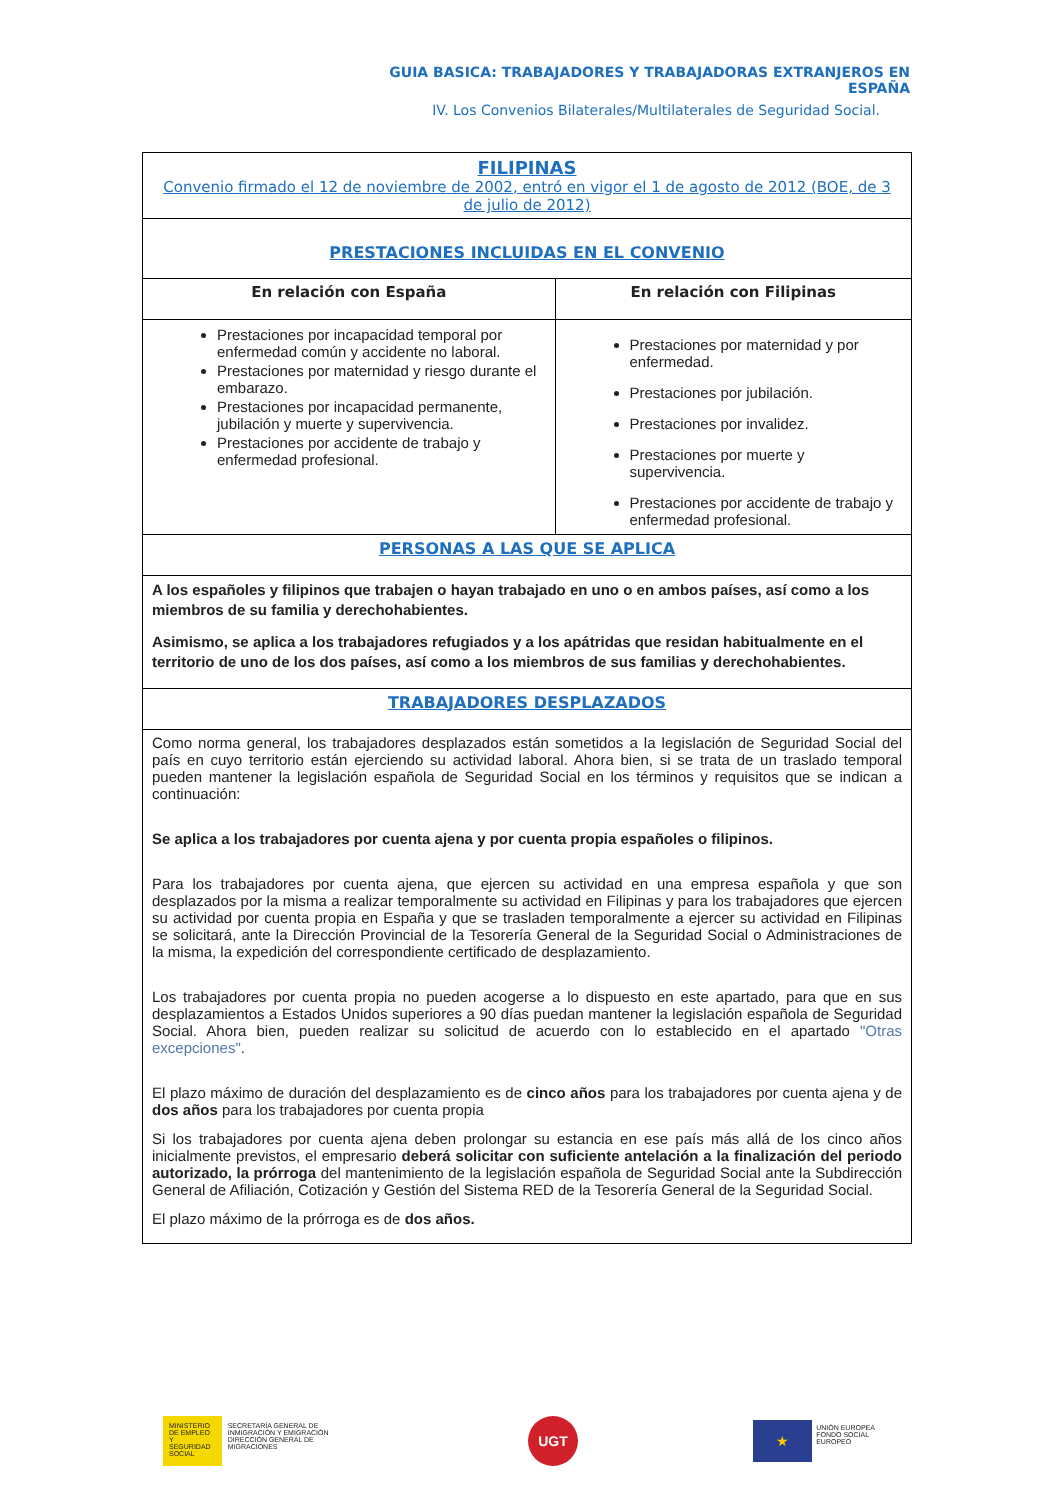GUIA BASICA: TRABAJADORES Y TRABAJADORAS EXTRANJEROS EN ESPAÑA
IV. Los Convenios Bilaterales/Multilaterales de Seguridad Social.
| FILIPINAS Convenio firmado el 12 de noviembre de 2002, entró en vigor el 1 de agosto de 2012 (BOE, de 3 de julio de 2012) | |
| PRESTACIONES INCLUIDAS EN EL CONVENIO | |
| En relación con España | En relación con Filipinas |
| Prestaciones por incapacidad temporal por enfermedad común y accidente no laboral. Prestaciones por maternidad y riesgo durante el embarazo. Prestaciones por incapacidad permanente, jubilación y muerte y supervivencia. Prestaciones por accidente de trabajo y enfermedad profesional. | Prestaciones por maternidad y por enfermedad. Prestaciones por jubilación. Prestaciones por invalidez. Prestaciones por muerte y supervivencia. Prestaciones por accidente de trabajo y enfermedad profesional. |
| PERSONAS A LAS QUE SE APLICA | |
| A los españoles y filipinos que trabajen o hayan trabajado en uno o en ambos países, así como a los miembros de su familia y derechohabientes. Asimismo, se aplica a los trabajadores refugiados y a los apátridas que residan habitualmente en el territorio de uno de los dos países, así como a los miembros de sus familias y derechohabientes. | |
| TRABAJADORES DESPLAZADOS | |
| Como norma general, los trabajadores desplazados están sometidos a la legislación de Seguridad Social del país en cuyo territorio están ejerciendo su actividad laboral. Ahora bien, si se trata de un traslado temporal pueden mantener la legislación española de Seguridad Social en los términos y requisitos que se indican a continuación: Se aplica a los trabajadores por cuenta ajena y por cuenta propia españoles o filipinos. Para los trabajadores por cuenta ajena, que ejercen su actividad en una empresa española y que son desplazados por la misma a realizar temporalmente su actividad en Filipinas y para los trabajadores que ejercen su actividad por cuenta propia en España y que se trasladen temporalmente a ejercer su actividad en Filipinas se solicitará, ante la Dirección Provincial de la Tesorería General de la Seguridad Social o Administraciones de la misma, la expedición del correspondiente certificado de desplazamiento. Los trabajadores por cuenta propia no pueden acogerse a lo dispuesto en este apartado, para que en sus desplazamientos a Estados Unidos superiores a 90 días puedan mantener la legislación española de Seguridad Social. Ahora bien, pueden realizar su solicitud de acuerdo con lo establecido en el apartado "Otras excepciones" . El plazo máximo de duración del desplazamiento es de cinco años para los trabajadores por cuenta ajena y de dos años para los trabajadores por cuenta propia Si los trabajadores por cuenta ajena deben prolongar su estancia en ese país más allá de los cinco años inicialmente previstos, el empresario deberá solicitar con suficiente antelación a la finalización del periodo autorizado, la prórroga del mantenimiento de la legislación española de Seguridad Social ante la Subdirección General de Afiliación, Cotización y Gestión del Sistema RED de la Tesorería General de la Seguridad Social. El plazo máximo de la prórroga es de dos años. | |
MINISTERIO
DE EMPLEO
Y SEGURIDAD SOCIAL
SECRETARÍA GENERAL DE INMIGRACIÓN Y EMIGRACIÓN
DIRECCIÓN GENERAL DE MIGRACIONES
UGT
★
UNIÓN EUROPEA
FONDO SOCIAL EUROPEO